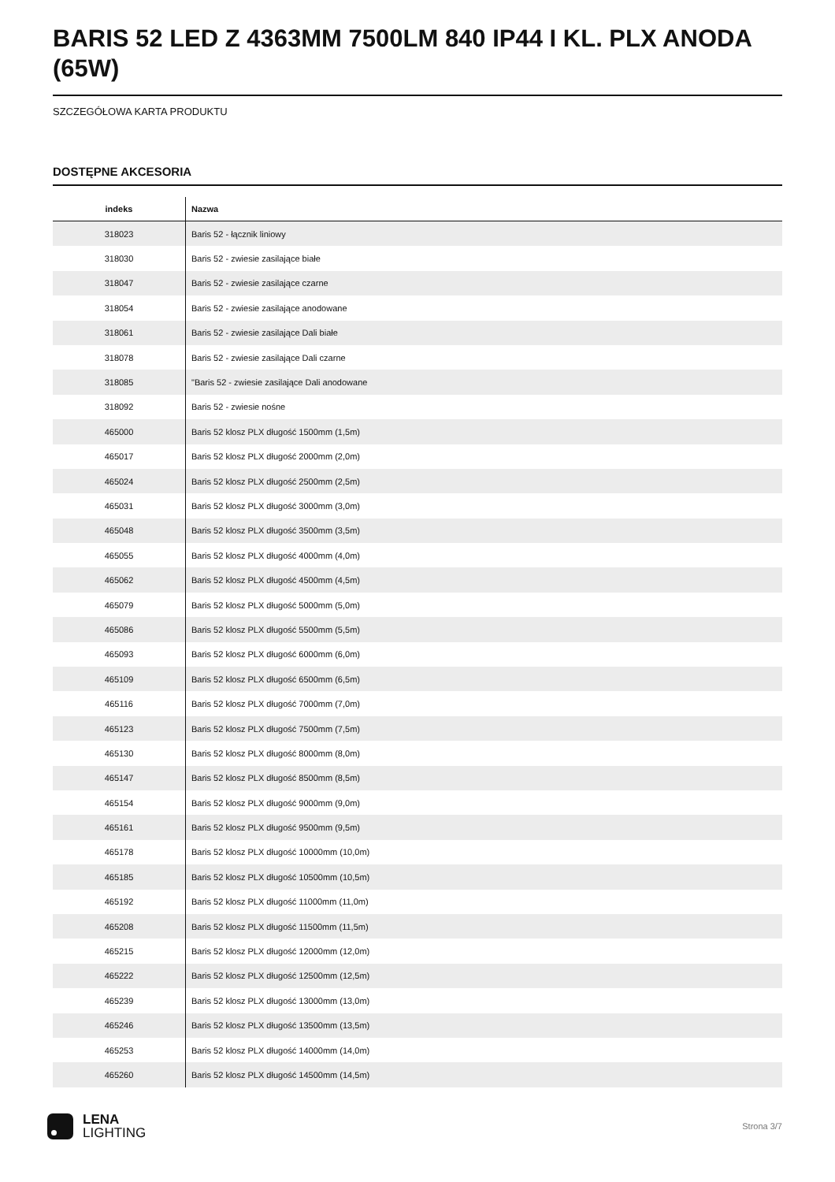BARIS 52 LED Z 4363MM 7500LM 840 IP44 I KL. PLX ANODA (65W)
SZCZEGÓŁOWA KARTA PRODUKTU
DOSTĘPNE AKCESORIA
| indeks | Nazwa |
| --- | --- |
| 318023 | Baris 52 - łącznik liniowy |
| 318030 | Baris 52 - zwiesie zasilające białe |
| 318047 | Baris 52 - zwiesie zasilające czarne |
| 318054 | Baris 52 - zwiesie zasilające anodowane |
| 318061 | Baris 52 - zwiesie zasilające Dali białe |
| 318078 | Baris 52 - zwiesie zasilające Dali czarne |
| 318085 | "Baris 52 - zwiesie zasilające Dali anodowane |
| 318092 | Baris 52 - zwiesie nośne |
| 465000 | Baris 52 klosz PLX długość 1500mm (1,5m) |
| 465017 | Baris 52 klosz PLX długość 2000mm (2,0m) |
| 465024 | Baris 52 klosz PLX długość 2500mm (2,5m) |
| 465031 | Baris 52 klosz PLX długość 3000mm (3,0m) |
| 465048 | Baris 52 klosz PLX długość 3500mm (3,5m) |
| 465055 | Baris 52 klosz PLX długość 4000mm (4,0m) |
| 465062 | Baris 52 klosz PLX długość 4500mm (4,5m) |
| 465079 | Baris 52 klosz PLX długość 5000mm (5,0m) |
| 465086 | Baris 52 klosz PLX długość 5500mm (5,5m) |
| 465093 | Baris 52 klosz PLX długość 6000mm (6,0m) |
| 465109 | Baris 52 klosz PLX długość 6500mm (6,5m) |
| 465116 | Baris 52 klosz PLX długość 7000mm (7,0m) |
| 465123 | Baris 52 klosz PLX długość 7500mm (7,5m) |
| 465130 | Baris 52 klosz PLX długość 8000mm (8,0m) |
| 465147 | Baris 52 klosz PLX długość 8500mm (8,5m) |
| 465154 | Baris 52 klosz PLX długość 9000mm (9,0m) |
| 465161 | Baris 52 klosz PLX długość 9500mm (9,5m) |
| 465178 | Baris 52 klosz PLX długość 10000mm (10,0m) |
| 465185 | Baris 52 klosz PLX długość 10500mm (10,5m) |
| 465192 | Baris 52 klosz PLX długość 11000mm (11,0m) |
| 465208 | Baris 52 klosz PLX długość 11500mm (11,5m) |
| 465215 | Baris 52 klosz PLX długość 12000mm (12,0m) |
| 465222 | Baris 52 klosz PLX długość 12500mm (12,5m) |
| 465239 | Baris 52 klosz PLX długość 13000mm (13,0m) |
| 465246 | Baris 52 klosz PLX długość 13500mm (13,5m) |
| 465253 | Baris 52 klosz PLX długość 14000mm (14,0m) |
| 465260 | Baris 52 klosz PLX długość 14500mm (14,5m) |
LENA
LIGHTING
Strona 3/7